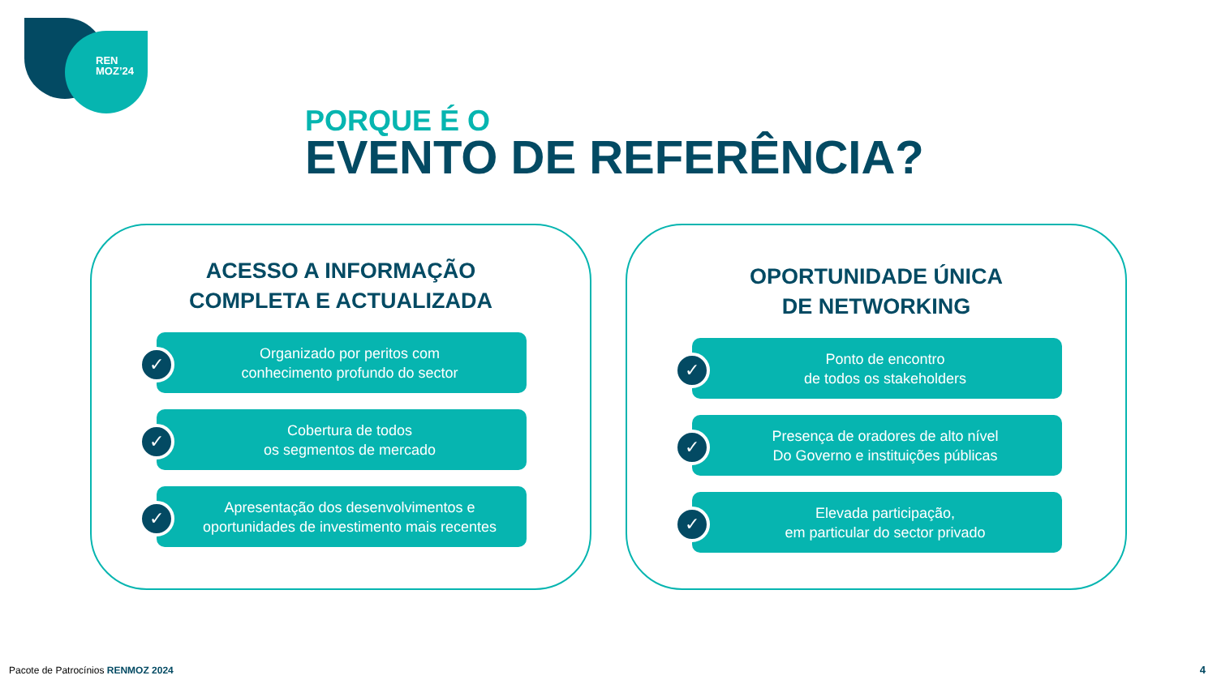REN
MOZ’24
PORQUE É O
EVENTO DE REFERÊNCIA?
ACESSO A INFORMAÇÃO
COMPLETA E ACTUALIZADA
✓
Organizado por peritos com
conhecimento profundo do sector
✓
Cobertura de todos
os segmentos de mercado
✓
Apresentação dos desenvolvimentos e
oportunidades de investimento mais recentes
OPORTUNIDADE ÚNICA
DE NETWORKING
✓
Ponto de encontro
de todos os stakeholders
✓
Presença de oradores de alto nível
Do Governo e instituições públicas
✓
Elevada participação,
em particular do sector privado
Pacote de Patrocínios RENMOZ 2024
4